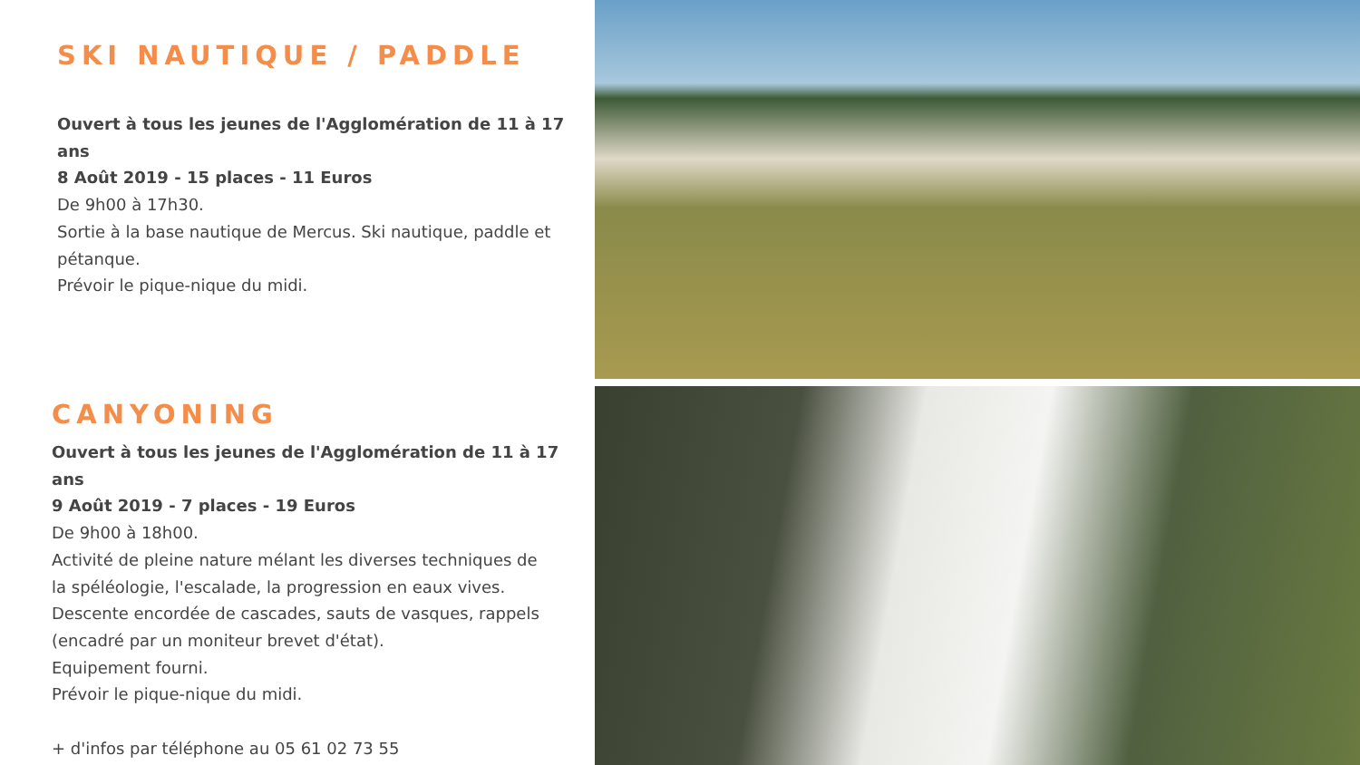SKI NAUTIQUE / PADDLE
Ouvert à tous les jeunes de l'Agglomération de 11 à 17 ans
8 Août 2019 - 15 places - 11 Euros
De 9h00 à 17h30.
Sortie à la base nautique de Mercus. Ski nautique, paddle et
pétanque.
Prévoir le pique-nique du midi.
CANYONING
Ouvert à tous les jeunes de l'Agglomération de 11 à 17 ans
9 Août 2019 - 7 places - 19 Euros
De 9h00 à 18h00.
Activité de pleine nature mélant les diverses techniques de
la spéléologie, l'escalade, la progression en eaux vives.
Descente encordée de cascades, sauts de vasques, rappels
(encadré par un moniteur brevet d'état).
Equipement fourni.
Prévoir le pique-nique du midi.
+ d'infos par téléphone au 05 61 02 73 55